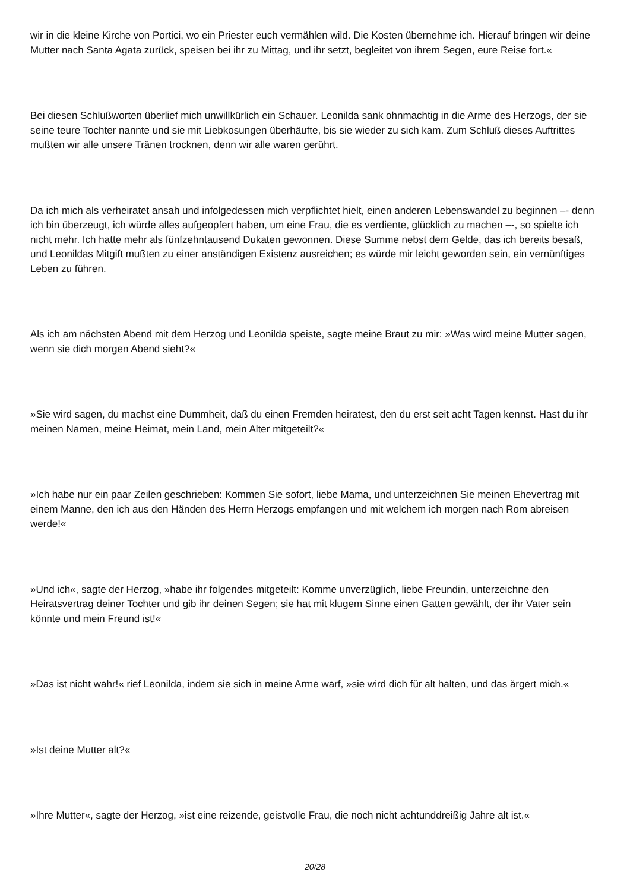wir in die kleine Kirche von Portici, wo ein Priester euch vermählen wild. Die Kosten übernehme ich. Hierauf bringen wir deine Mutter nach Santa Agata zurück, speisen bei ihr zu Mittag, und ihr setzt, begleitet von ihrem Segen, eure Reise fort.«
Bei diesen Schlußworten überlief mich unwillkürlich ein Schauer. Leonilda sank ohnmachtig in die Arme des Herzogs, der sie seine teure Tochter nannte und sie mit Liebkosungen überhäufte, bis sie wieder zu sich kam. Zum Schluß dieses Auftrittes mußten wir alle unsere Tränen trocknen, denn wir alle waren gerührt.
Da ich mich als verheiratet ansah und infolgedessen mich verpflichtet hielt, einen anderen Lebenswandel zu beginnen –- denn ich bin überzeugt, ich würde alles aufgeopfert haben, um eine Frau, die es verdiente, glücklich zu machen –-, so spielte ich nicht mehr. Ich hatte mehr als fünfzehntausend Dukaten gewonnen. Diese Summe nebst dem Gelde, das ich bereits besaß, und Leonildas Mitgift mußten zu einer anständigen Existenz ausreichen; es würde mir leicht geworden sein, ein vernünftiges Leben zu führen.
Als ich am nächsten Abend mit dem Herzog und Leonilda speiste, sagte meine Braut zu mir: »Was wird meine Mutter sagen, wenn sie dich morgen Abend sieht?«
»Sie wird sagen, du machst eine Dummheit, daß du einen Fremden heiratest, den du erst seit acht Tagen kennst. Hast du ihr meinen Namen, meine Heimat, mein Land, mein Alter mitgeteilt?«
»Ich habe nur ein paar Zeilen geschrieben: Kommen Sie sofort, liebe Mama, und unterzeichnen Sie meinen Ehevertrag mit einem Manne, den ich aus den Händen des Herrn Herzogs empfangen und mit welchem ich morgen nach Rom abreisen werde!«
»Und ich«, sagte der Herzog, »habe ihr folgendes mitgeteilt: Komme unverzüglich, liebe Freundin, unterzeichne den Heiratsvertrag deiner Tochter und gib ihr deinen Segen; sie hat mit klugem Sinne einen Gatten gewählt, der ihr Vater sein könnte und mein Freund ist!«
»Das ist nicht wahr!« rief Leonilda, indem sie sich in meine Arme warf, »sie wird dich für alt halten, und das ärgert mich.«
»Ist deine Mutter alt?«
»Ihre Mutter«, sagte der Herzog, »ist eine reizende, geistvolle Frau, die noch nicht achtunddreißig Jahre alt ist.«
20/28